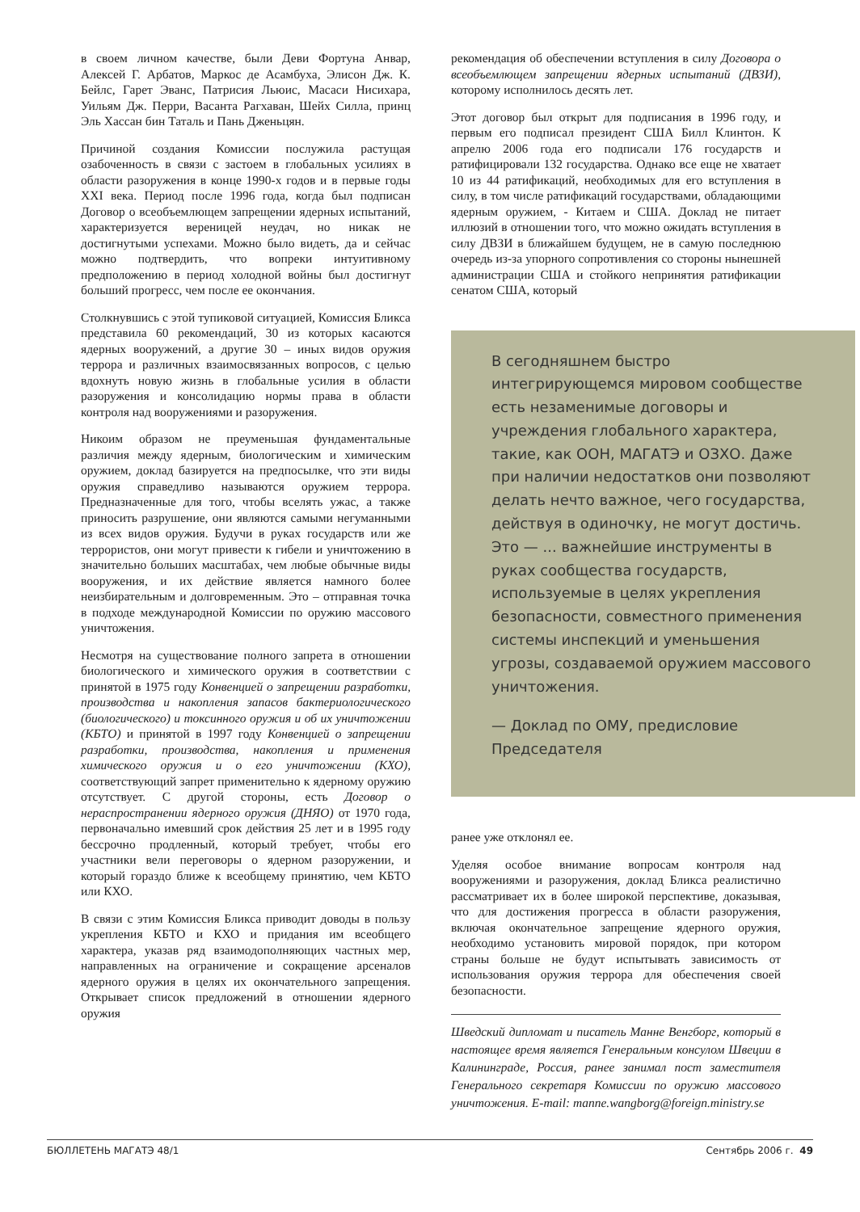в своем личном качестве, были Деви Фортуна Анвар, Алексей Г. Арбатов, Маркос де Асамбуха, Элисон Дж. К. Бейлс, Гарет Эванс, Патрисия Льюис, Масаси Нисихара, Уильям Дж. Перри, Васанта Рагхаван, Шейх Силла, принц Эль Хассан бин Таталь и Пань Дженьцян.
Причиной создания Комиссии послужила растущая озабоченность в связи с застоем в глобальных усилиях в области разоружения в конце 1990-х годов и в первые годы XXI века. Период после 1996 года, когда был подписан Договор о всеобъемлющем запрещении ядерных испытаний, характеризуется вереницей неудач, но никак не достигнутыми успехами. Можно было видеть, да и сейчас можно подтвердить, что вопреки интуитивному предположению в период холодной войны был достигнут больший прогресс, чем после ее окончания.
Столкнувшись с этой тупиковой ситуацией, Комиссия Бликса представила 60 рекомендаций, 30 из которых касаются ядерных вооружений, а другие 30 – иных видов оружия террора и различных взаимосвязанных вопросов, с целью вдохнуть новую жизнь в глобальные усилия в области разоружения и консолидацию нормы права в области контроля над вооружениями и разоружения.
Никоим образом не преуменьшая фундаментальные различия между ядерным, биологическим и химическим оружием, доклад базируется на предпосылке, что эти виды оружия справедливо называются оружием террора. Предназначенные для того, чтобы вселять ужас, а также приносить разрушение, они являются самыми негуманными из всех видов оружия. Будучи в руках государств или же террористов, они могут привести к гибели и уничтожению в значительно больших масштабах, чем любые обычные виды вооружения, и их действие является намного более неизбирательным и долговременным. Это – отправная точка в подходе международной Комиссии по оружию массового уничтожения.
Несмотря на существование полного запрета в отношении биологического и химического оружия в соответствии с принятой в 1975 году Конвенцией о запрещении разработки, производства и накопления запасов бактериологического (биологического) и токсинного оружия и об их уничтожении (КБТО) и принятой в 1997 году Конвенцией о запрещении разработки, производства, накопления и применения химического оружия и о его уничтожении (КХО), соответствующий запрет применительно к ядерному оружию отсутствует. С другой стороны, есть Договор о нераспространении ядерного оружия (ДНЯО) от 1970 года, первоначально имевший срок действия 25 лет и в 1995 году бессрочно продленный, который требует, чтобы его участники вели переговоры о ядерном разоружении, и который гораздо ближе к всеобщему принятию, чем КБТО или КХО.
В связи с этим Комиссия Бликса приводит доводы в пользу укрепления КБТО и КХО и придания им всеобщего характера, указав ряд взаимодополняющих частных мер, направленных на ограничение и сокращение арсеналов ядерного оружия в целях их окончательного запрещения. Открывает список предложений в отношении ядерного оружия
рекомендация об обеспечении вступления в силу Договора о всеобъемлющем запрещении ядерных испытаний (ДВЗИ), которому исполнилось десять лет.
Этот договор был открыт для подписания в 1996 году, и первым его подписал президент США Билл Клинтон. К апрелю 2006 года его подписали 176 государств и ратифицировали 132 государства. Однако все еще не хватает 10 из 44 ратификаций, необходимых для его вступления в силу, в том числе ратификаций государствами, обладающими ядерным оружием, - Китаем и США. Доклад не питает иллюзий в отношении того, что можно ожидать вступления в силу ДВЗИ в ближайшем будущем, не в самую последнюю очередь из-за упорного сопротивления со стороны нынешней администрации США и стойкого непринятия ратификации сенатом США, который
В сегодняшнем быстро интегрирующемся мировом сообществе есть незаменимые договоры и учреждения глобального характера, такие, как ООН, МАГАТЭ и ОЗХО. Даже при наличии недостатков они позволяют делать нечто важное, чего государства, действуя в одиночку, не могут достичь. Это — ... важнейшие инструменты в руках сообщества государств, используемые в целях укрепления безопасности, совместного применения системы инспекций и уменьшения угрозы, создаваемой оружием массового уничтожения.
— Доклад по ОМУ, предисловие Председателя
ранее уже отклонял ее.
Уделяя особое внимание вопросам контроля над вооружениями и разоружения, доклад Бликса реалистично рассматривает их в более широкой перспективе, доказывая, что для достижения прогресса в области разоружения, включая окончательное запрещение ядерного оружия, необходимо установить мировой порядок, при котором страны больше не будут испытывать зависимость от использования оружия террора для обеспечения своей безопасности.
Шведский дипломат и писатель Манне Венгборг, который в настоящее время является Генеральным консулом Швеции в Калининграде, Россия, ранее занимал пост заместителя Генерального секретаря Комиссии по оружию массового уничтожения. E-mail: manne.wangborg@foreign.ministry.se
БЮЛЛЕТЕНЬ МАГАТЭ 48/1 Сентябрь 2006 г. 49